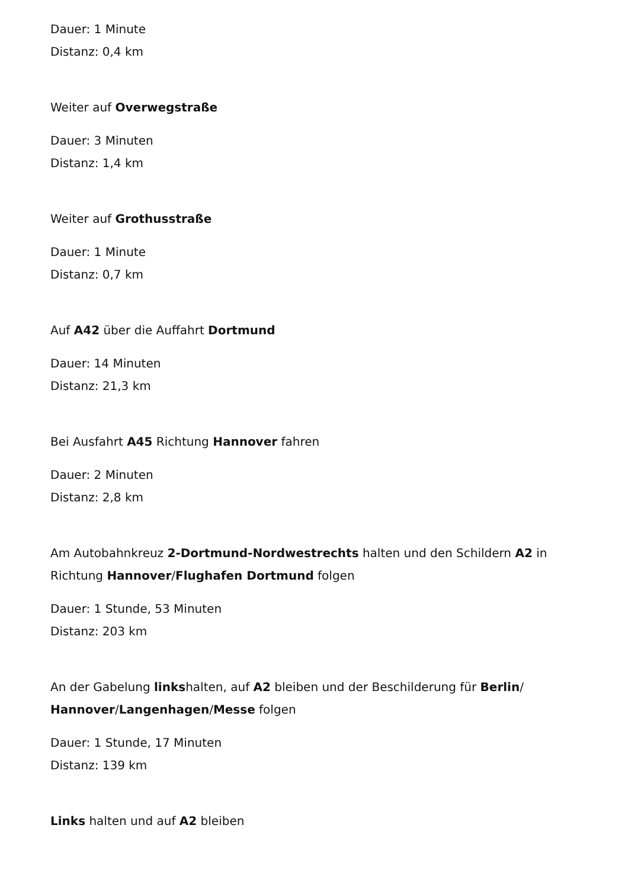Dauer: 1 Minute
Distanz: 0,4 km
Weiter auf Overwegstraße
Dauer: 3 Minuten
Distanz: 1,4 km
Weiter auf Grothusstraße
Dauer: 1 Minute
Distanz: 0,7 km
Auf A42 über die Auffahrt Dortmund
Dauer: 14 Minuten
Distanz: 21,3 km
Bei Ausfahrt A45 Richtung Hannover fahren
Dauer: 2 Minuten
Distanz: 2,8 km
Am Autobahnkreuz 2-Dortmund-Nordwestrechts halten und den Schildern A2 in Richtung Hannover/Flughafen Dortmund folgen
Dauer: 1 Stunde, 53 Minuten
Distanz: 203 km
An der Gabelung linkshalten, auf A2 bleiben und der Beschilderung für Berlin/ Hannover/Langenhagen/Messe folgen
Dauer: 1 Stunde, 17 Minuten
Distanz: 139 km
Links halten und auf A2 bleiben